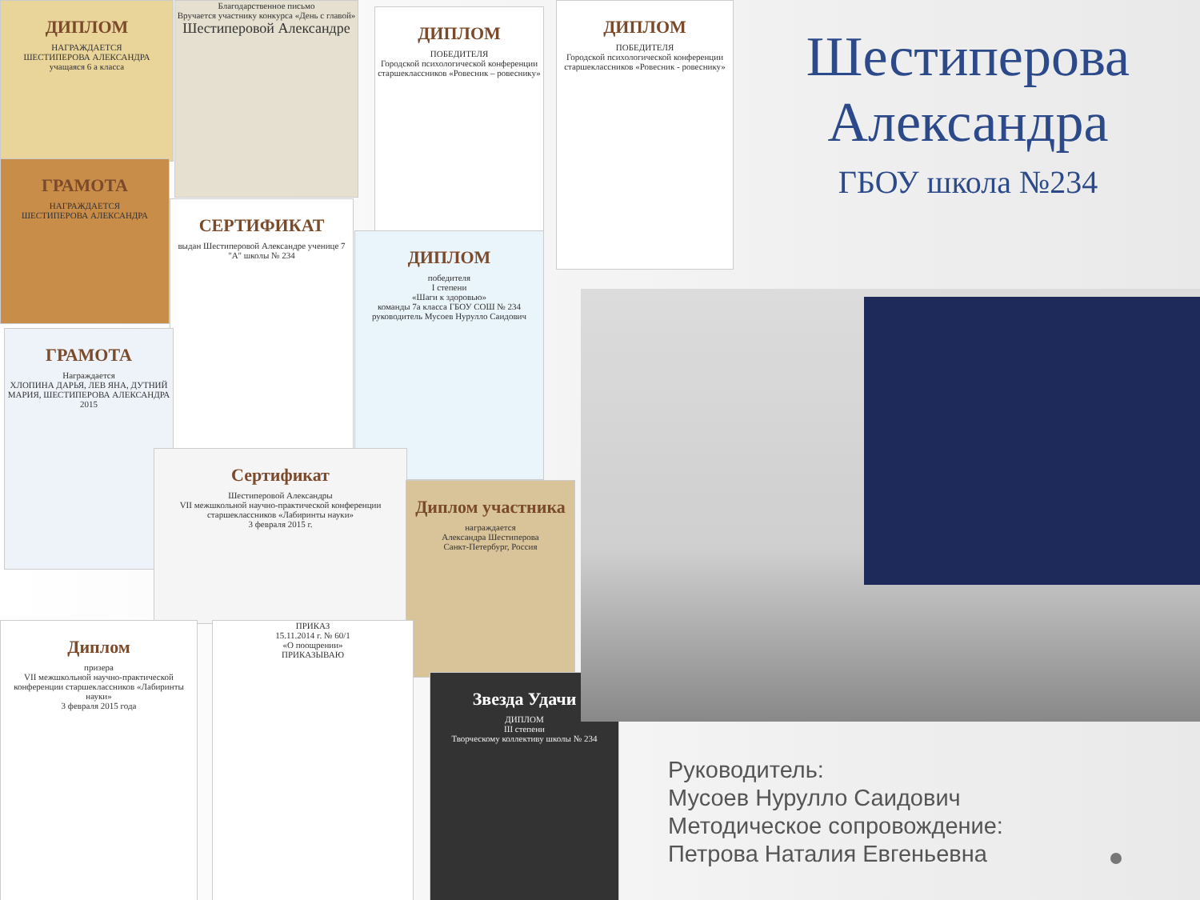ДИПЛОМ
НАГРАЖДАЕТСЯ
ШЕСТИПЕРОВА АЛЕКСАНДРА
учащаяся 6 а класса
Благодарственное письмо
Вручается участнику конкурса «День с главой»
Шестиперовой Александре
ДИПЛОМ
ПОБЕДИТЕЛЯ
Городской психологической конференции старшеклассников «Ровесник – ровеснику»
ДИПЛОМ
ПОБЕДИТЕЛЯ
Городской психологической конференции старшеклассников «Ровесник - ровеснику»
ГРАМОТА
НАГРАЖДАЕТСЯ
ШЕСТИПЕРОВА АЛЕКСАНДРА
СЕРТИФИКАТ
выдан Шестиперовой Александре ученице 7 "А" школы № 234
ДИПЛОМ
победителя
I степени
«Шаги к здоровью»
команды 7а класса ГБОУ СОШ № 234
руководитель Мусоев Нурулло Саидович
ГРАМОТА
Награждается
ХЛОПИНА ДАРЬЯ, ЛЕВ ЯНА, ДУТНИЙ МАРИЯ, ШЕСТИПЕРОВА АЛЕКСАНДРА
2015
Сертификат
Шестиперовой Александры
VII межшкольной научно-практической конференции старшеклассников «Лабиринты науки»
3 февраля 2015 г.
Диплом участника
награждается
Александра Шестиперова
Санкт-Петербург, Россия
Диплом
призера
VII межшкольной научно-практической конференции старшеклассников «Лабиринты науки»
3 февраля 2015 года
ПРИКАЗ
15.11.2014 г. № 60/1
«О поощрении»
ПРИКАЗЫВАЮ
Звезда Удачи
ДИПЛОМ
III степени
Творческому коллективу школы № 234
Шестиперова Александра
ГБОУ школа №234
Руководитель:
Мусоев Нурулло Саидович
Методическое сопровождение:
Петрова Наталия Евгеньевна